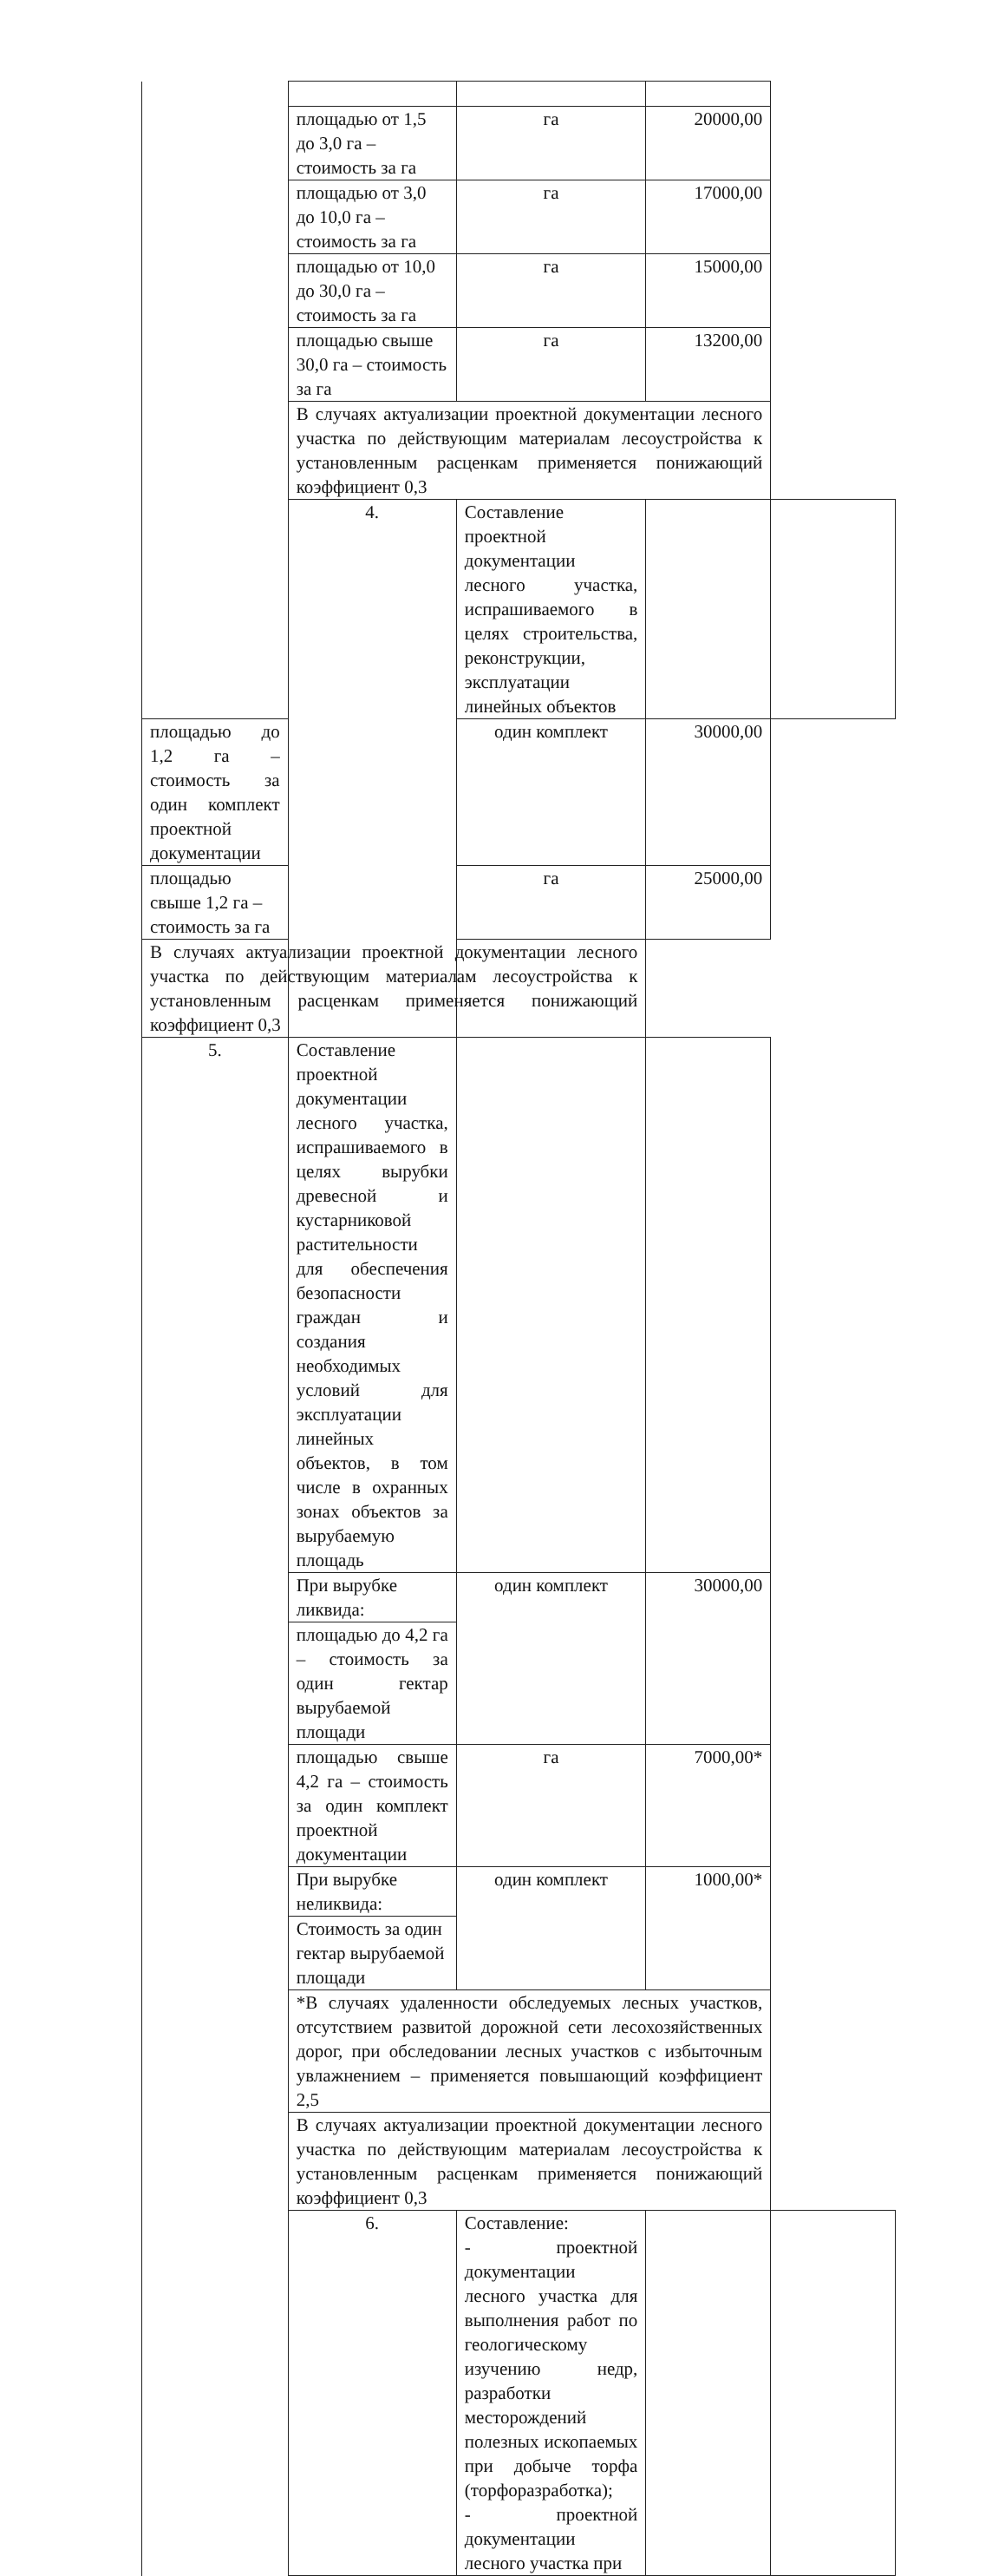| | площадью от 1,5 до 3,0 га – стоимость за га | га | 20000,00 | |
| | площадью от 3,0 до 10,0 га – стоимость за га | га | 17000,00 | |
| | площадью от 10,0 до 30,0 га – стоимость за га | га | 15000,00 | |
| | площадью свыше 30,0 га – стоимость за га | га | 13200,00 | |
| | В случаях актуализации проектной документации лесного участка по действующим материалам лесоустройства к установленным расценкам применяется понижающий коэффициент 0,3 | | | |
| | 4. | Составление проектной документации лесного участка, испрашиваемого в целях строительства, реконструкции, эксплуатации линейных объектов | | |
| площадью до 1,2 га – стоимость за один комплект проектной документации | | один комплект | 30000,00 | |
| площадью свыше 1,2 га – стоимость за га | | га | 25000,00 | |
| В случаях актуализации проектной документации лесного участка по действующим материалам лесоустройства к установленным расценкам применяется понижающий коэффициент 0,3 | | | | |
| 5. | Составление проектной документации лесного участка, испрашиваемого в целях вырубки древесной и кустарниковой растительности для обеспечения безопасности граждан и создания необходимых условий для эксплуатации линейных объектов, в том числе в охранных зонах объектов за вырубаемую площадь | | | |
| | При вырубке ликвида: | один комплект | 30000,00 | |
| | площадью до 4,2 га – стоимость за один гектар вырубаемой площади | | | |
| | площадью свыше 4,2 га – стоимость за один комплект проектной документации | га | 7000,00* | |
| | При вырубке неликвида: | один комплект | 1000,00* | |
| | Стоимость за один гектар вырубаемой площади | | | |
| | *В случаях удаленности обследуемых лесных участков, отсутствием развитой дорожной сети лесохозяйственных дорог, при обследовании лесных участков с избыточным увлажнением – применяется повышающий коэффициент 2,5 | | | |
| | В случаях актуализации проектной документации лесного участка по действующим материалам лесоустройства к установленным расценкам применяется понижающий коэффициент 0,3 | | | |
| | 6. | Составление: - проектной документации лесного участка для выполнения работ по геологическому изучению недр, разработки месторождений полезных ископаемых при добыче торфа (торфоразработка); - проектной документации лесного участка при | | |